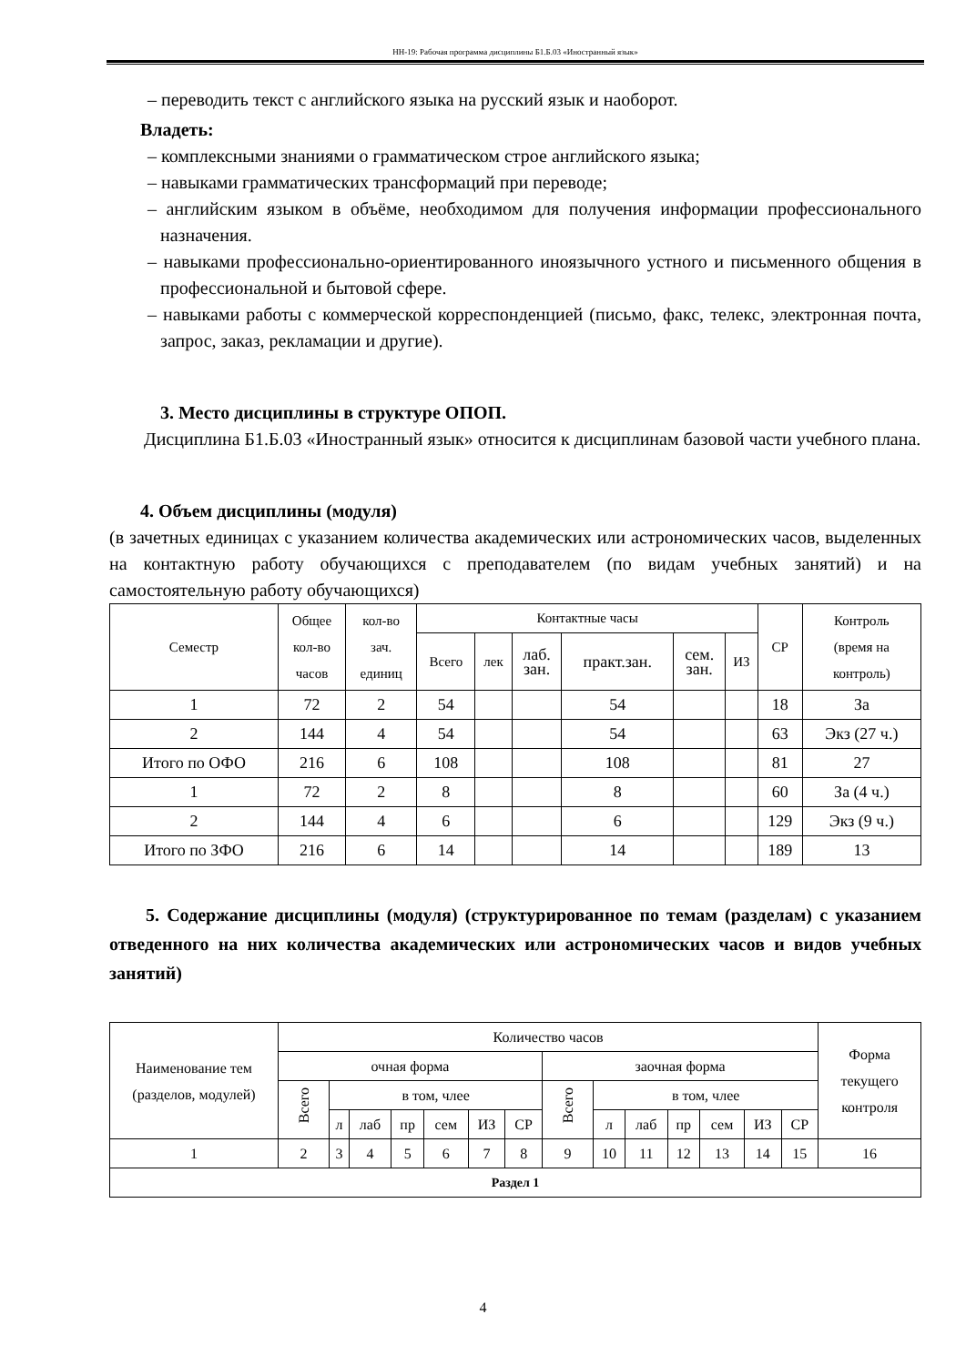НН-19: Рабочая программа дисциплины Б1.Б.03 «Иностранный язык»
– переводить текст с английского языка на русский язык и наоборот.
Владеть:
– комплексными знаниями о грамматическом строе английского языка;
– навыками грамматических трансформаций при переводе;
– английским языком в объёме, необходимом для получения информации профессионального назначения.
– навыками профессионально-ориентированного иноязычного устного и письменного общения в профессиональной и бытовой сфере.
– навыками работы с коммерческой корреспонденцией (письмо, факс, телекс, электронная почта, запрос, заказ, рекламации и другие).
3. Место дисциплины в структуре ОПОП.
Дисциплина Б1.Б.03 «Иностранный язык» относится к дисциплинам базовой части учебного плана.
4. Объем дисциплины (модуля)
(в зачетных единицах с указанием количества академических или астрономических часов, выделенных на контактную работу обучающихся с преподавателем (по видам учебных занятий) и на самостоятельную работу обучающихся)
| Семестр | Общее кол-во часов | кол-во зач. единиц | Контактные часы | | | | | | СР | Контроль (время на контроль) |
| | | | Всего | лек | лаб. зан. | практ.зан. | сем. зан. | ИЗ | | |
| 1 | 72 | 2 | 54 | | | 54 | | | 18 | За |
| 2 | 144 | 4 | 54 | | | 54 | | | 63 | Экз (27 ч.) |
| Итого по ОФО | 216 | 6 | 108 | | | 108 | | | 81 | 27 |
| 1 | 72 | 2 | 8 | | | 8 | | | 60 | За (4 ч.) |
| 2 | 144 | 4 | 6 | | | 6 | | | 129 | Экз (9 ч.) |
| Итого по ЗФО | 216 | 6 | 14 | | | 14 | | | 189 | 13 |
5. Содержание дисциплины (модуля) (структурированное по темам (разделам) с указанием отведенного на них количества академических или астрономических часов и видов учебных занятий)
| Наименование тем (разделов, модулей) | Количество часов | | | | | | | | | | | | | | Форма текущего контроля |
| | очная форма | | | | | | | заочная форма | | | | | | | |
| | Всего | в том, члее | | | | | | Всего | в том, члее | | | | | | |
| | | л | лаб | пр | сем | ИЗ | СР | | л | лаб | пр | сем | ИЗ | СР | |
| 1 | 2 | 3 | 4 | 5 | 6 | 7 | 8 | 9 | 10 | 11 | 12 | 13 | 14 | 15 | 16 |
| Раздел 1 | | | | | | | | | | | | | | | |
4